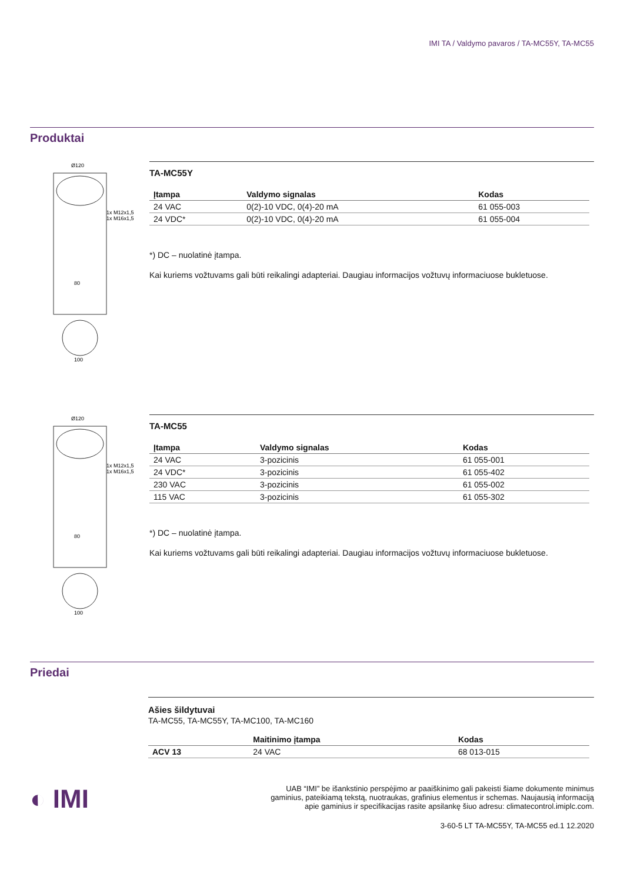IMI TA / Valdymo pavaros / TA-MC55Y, TA-MC55
Produktai
Ø120
1x M12x1,5
1x M16x1,5
80
100
TA-MC55Y
| Įtampa | Valdymo signalas | Kodas |
| --- | --- | --- |
| 24 VAC | 0(2)-10 VDC, 0(4)-20 mA | 61 055-003 |
| 24 VDC* | 0(2)-10 VDC, 0(4)-20 mA | 61 055-004 |
*) DC – nuolatinė įtampa.
Kai kuriems vožtuvams gali būti reikalingi adapteriai. Daugiau informacijos vožtuvų informaciuose bukletuose.
Ø120
1x M12x1,5
1x M16x1,5
80
100
TA-MC55
| Įtampa | Valdymo signalas | Kodas |
| --- | --- | --- |
| 24 VAC | 3-pozicinis | 61 055-001 |
| 24 VDC* | 3-pozicinis | 61 055-402 |
| 230 VAC | 3-pozicinis | 61 055-002 |
| 115 VAC | 3-pozicinis | 61 055-302 |
*) DC – nuolatinė įtampa.
Kai kuriems vožtuvams gali būti reikalingi adapteriai. Daugiau informacijos vožtuvų informaciuose bukletuose.
Priedai
Ašies šildytuvai
TA-MC55, TA-MC55Y, TA-MC100, TA-MC160
| | Maitinimo įtampa | Kodas |
| --- | --- | --- |
| ACV 13 | 24 VAC | 68 013-015 |
◐ IMI
UAB “IMI” be išankstinio perspėjimo ar paaiškinimo gali pakeisti šiame dokumente minimus
gaminius, pateikiamą tekstą, nuotraukas, grafinius elementus ir schemas. Naujausią informaciją
apie gaminius ir specifikacijas rasite apsilankę šiuo adresu: climatecontrol.imiplc.com.
3-60-5 LT TA-MC55Y, TA-MC55 ed.1 12.2020